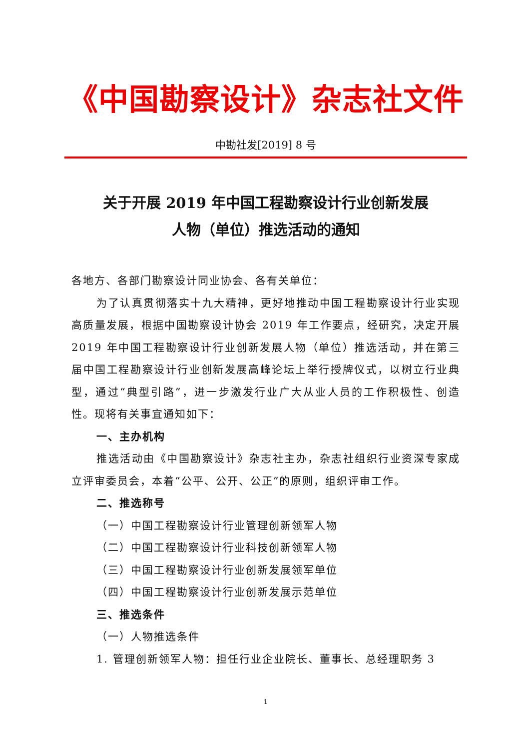《中国勘察设计》杂志社文件
中勘社发[2019] 8 号
关于开展 2019 年中国工程勘察设计行业创新发展
人物（单位）推选活动的通知
各地方、各部门勘察设计同业协会、各有关单位：
为了认真贯彻落实十九大精神，更好地推动中国工程勘察设计行业实现高质量发展，根据中国勘察设计协会 2019 年工作要点，经研究，决定开展 2019 年中国工程勘察设计行业创新发展人物（单位）推选活动，并在第三届中国工程勘察设计行业创新发展高峰论坛上举行授牌仪式，以树立行业典型，通过“典型引路”，进一步激发行业广大从业人员的工作积极性、创造性。现将有关事宜通知如下：
一、主办机构
推选活动由《中国勘察设计》杂志社主办，杂志社组织行业资深专家成立评审委员会，本着“公平、公开、公正”的原则，组织评审工作。
二、推选称号
（一）中国工程勘察设计行业管理创新领军人物
（二）中国工程勘察设计行业科技创新领军人物
（三）中国工程勘察设计行业创新发展领军单位
（四）中国工程勘察设计行业创新发展示范单位
三、推选条件
（一）人物推选条件
1. 管理创新领军人物：担任行业企业院长、董事长、总经理职务 3
1